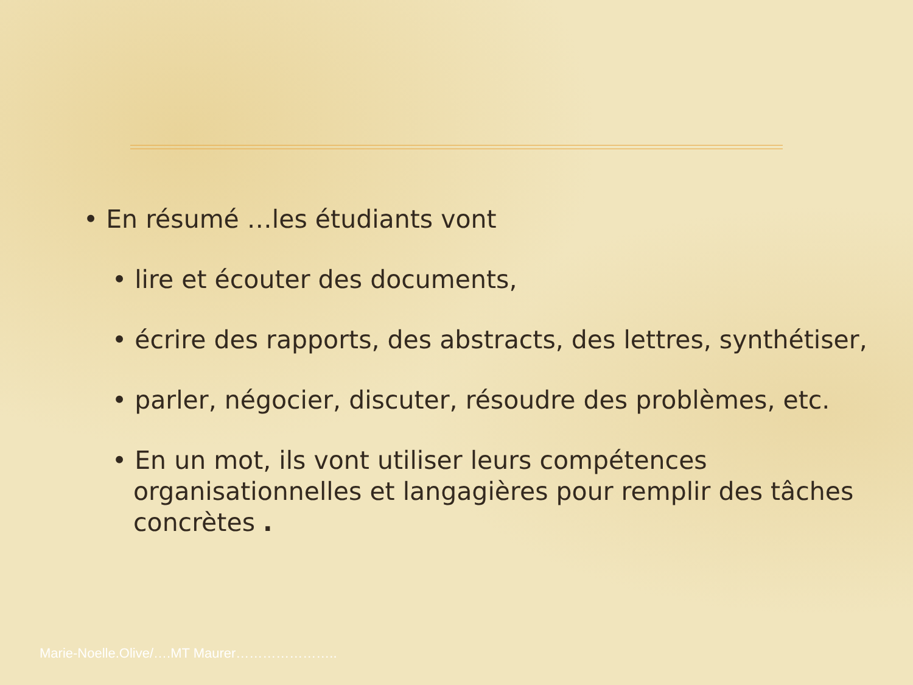• En résumé …les étudiants vont
• lire et écouter des documents,
• écrire des rapports, des abstracts, des lettres, synthétiser,
• parler, négocier, discuter, résoudre des problèmes, etc.
• En un mot, ils vont utiliser leurs compétences organisationnelles et langagières pour remplir des tâches concrètes .
Marie-Noelle.Olive/….MT Maurer…………………..